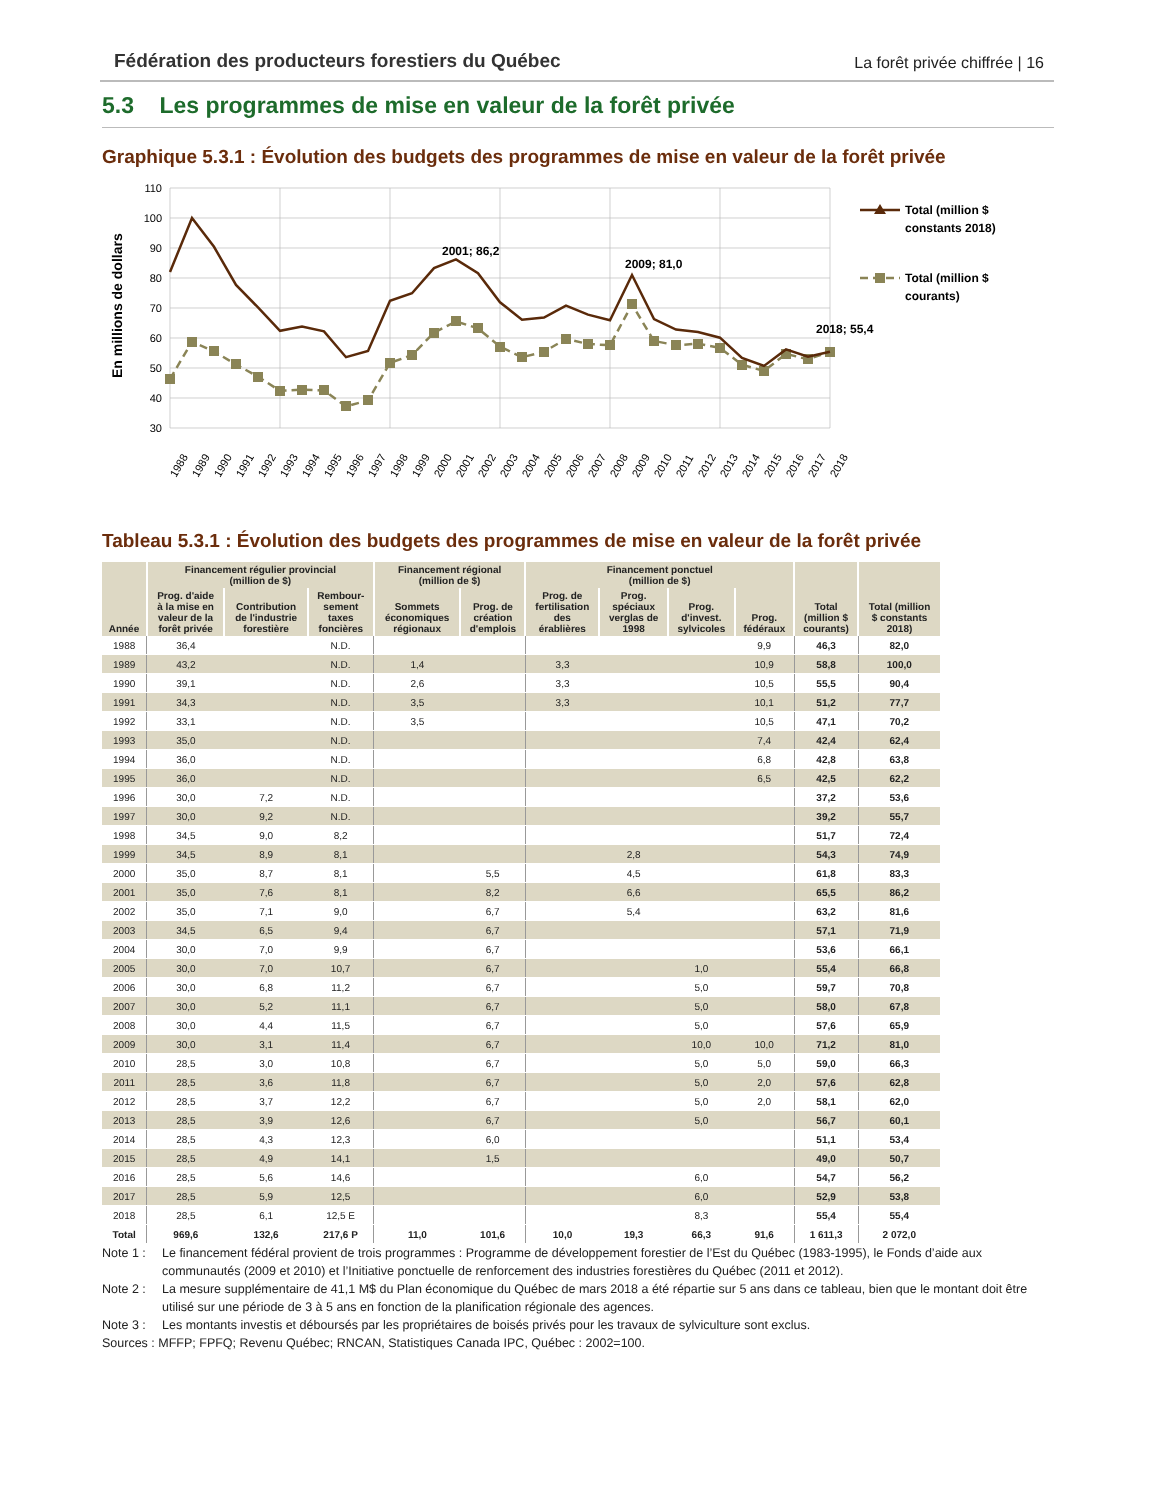Fédération des producteurs forestiers du Québec La forêt privée chiffrée | 16
5.3 Les programmes de mise en valeur de la forêt privée
Graphique 5.3.1 : Évolution des budgets des programmes de mise en valeur de la forêt privée
110
100
90
80
70
60
50
40
30
En millions de dollars
2001; 86,2
2009; 81,0
2018; 55,4
1988
1989
1990
1991
1992
1993
1994
1995
1996
1997
1998
1999
2000
2001
2002
2003
2004
2005
2006
2007
2008
2009
2010
2011
2012
2013
2014
2015
2016
2017
2018
Total (million $
constants 2018)
Total (million $
courants)
Tableau 5.3.1 : Évolution des budgets des programmes de mise en valeur de la forêt privée
| Année | Financement régulier provincial (million de $) | | | Financement régional (million de $) | | Financement ponctuel (million de $) | | | | Total (million $ courants) | Total (million $ constants 2018) |
| --- | --- | --- | --- | --- | --- | --- | --- | --- | --- | --- | --- |
| | Prog. d'aide à la mise en valeur de la forêt privée | Contribution de l'industrie forestière | Rembour- sement taxes foncières | Sommets économiques régionaux | Prog. de création d'emplois | Prog. de fertilisation des érablières | Prog. spéciaux verglas de 1998 | Prog. d'invest. sylvicoles | Prog. fédéraux | | |
| 1988 | 36,4 | | N.D. | | | | | | 9,9 | 46,3 | 82,0 |
| 1989 | 43,2 | | N.D. | 1,4 | | 3,3 | | | 10,9 | 58,8 | 100,0 |
| 1990 | 39,1 | | N.D. | 2,6 | | 3,3 | | | 10,5 | 55,5 | 90,4 |
| 1991 | 34,3 | | N.D. | 3,5 | | 3,3 | | | 10,1 | 51,2 | 77,7 |
| 1992 | 33,1 | | N.D. | 3,5 | | | | | 10,5 | 47,1 | 70,2 |
| 1993 | 35,0 | | N.D. | | | | | | 7,4 | 42,4 | 62,4 |
| 1994 | 36,0 | | N.D. | | | | | | 6,8 | 42,8 | 63,8 |
| 1995 | 36,0 | | N.D. | | | | | | 6,5 | 42,5 | 62,2 |
| 1996 | 30,0 | 7,2 | N.D. | | | | | | | 37,2 | 53,6 |
| 1997 | 30,0 | 9,2 | N.D. | | | | | | | 39,2 | 55,7 |
| 1998 | 34,5 | 9,0 | 8,2 | | | | | | | 51,7 | 72,4 |
| 1999 | 34,5 | 8,9 | 8,1 | | | | 2,8 | | | 54,3 | 74,9 |
| 2000 | 35,0 | 8,7 | 8,1 | | 5,5 | | 4,5 | | | 61,8 | 83,3 |
| 2001 | 35,0 | 7,6 | 8,1 | | 8,2 | | 6,6 | | | 65,5 | 86,2 |
| 2002 | 35,0 | 7,1 | 9,0 | | 6,7 | | 5,4 | | | 63,2 | 81,6 |
| 2003 | 34,5 | 6,5 | 9,4 | | 6,7 | | | | | 57,1 | 71,9 |
| 2004 | 30,0 | 7,0 | 9,9 | | 6,7 | | | | | 53,6 | 66,1 |
| 2005 | 30,0 | 7,0 | 10,7 | | 6,7 | | | 1,0 | | 55,4 | 66,8 |
| 2006 | 30,0 | 6,8 | 11,2 | | 6,7 | | | 5,0 | | 59,7 | 70,8 |
| 2007 | 30,0 | 5,2 | 11,1 | | 6,7 | | | 5,0 | | 58,0 | 67,8 |
| 2008 | 30,0 | 4,4 | 11,5 | | 6,7 | | | 5,0 | | 57,6 | 65,9 |
| 2009 | 30,0 | 3,1 | 11,4 | | 6,7 | | | 10,0 | 10,0 | 71,2 | 81,0 |
| 2010 | 28,5 | 3,0 | 10,8 | | 6,7 | | | 5,0 | 5,0 | 59,0 | 66,3 |
| 2011 | 28,5 | 3,6 | 11,8 | | 6,7 | | | 5,0 | 2,0 | 57,6 | 62,8 |
| 2012 | 28,5 | 3,7 | 12,2 | | 6,7 | | | 5,0 | 2,0 | 58,1 | 62,0 |
| 2013 | 28,5 | 3,9 | 12,6 | | 6,7 | | | 5,0 | | 56,7 | 60,1 |
| 2014 | 28,5 | 4,3 | 12,3 | | 6,0 | | | | | 51,1 | 53,4 |
| 2015 | 28,5 | 4,9 | 14,1 | | 1,5 | | | | | 49,0 | 50,7 |
| 2016 | 28,5 | 5,6 | 14,6 | | | | | 6,0 | | 54,7 | 56,2 |
| 2017 | 28,5 | 5,9 | 12,5 | | | | | 6,0 | | 52,9 | 53,8 |
| 2018 | 28,5 | 6,1 | 12,5 E | | | | | 8,3 | | 55,4 | 55,4 |
| Total | 969,6 | 132,6 | 217,6 P | 11,0 | 101,6 | 10,0 | 19,3 | 66,3 | 91,6 | 1 611,3 | 2 072,0 |
Note 1 : Le financement fédéral provient de trois programmes : Programme de développement forestier de l’Est du Québec (1983-1995), le Fonds d’aide aux communautés (2009 et 2010) et l’Initiative ponctuelle de renforcement des industries forestières du Québec (2011 et 2012).
Note 2 : La mesure supplémentaire de 41,1 M$ du Plan économique du Québec de mars 2018 a été répartie sur 5 ans dans ce tableau, bien que le montant doit être utilisé sur une période de 3 à 5 ans en fonction de la planification régionale des agences.
Note 3 : Les montants investis et déboursés par les propriétaires de boisés privés pour les travaux de sylviculture sont exclus.
Sources : MFFP; FPFQ; Revenu Québec; RNCAN, Statistiques Canada IPC, Québec : 2002=100.